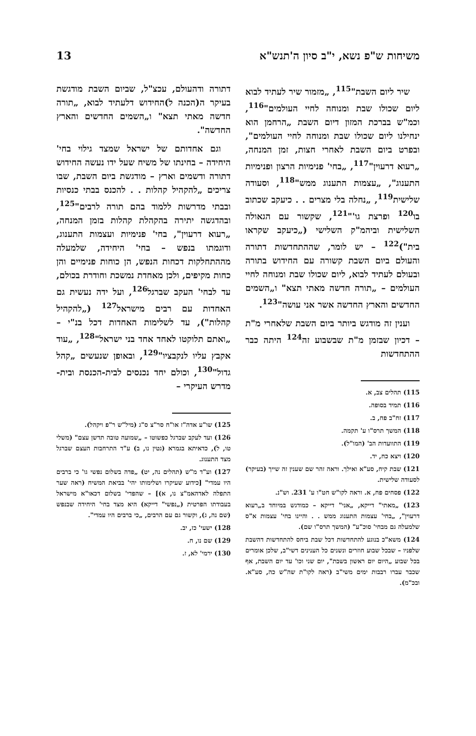משיחות ש"פ נשא, י"ב סיון ה'תנש"א 13
שיר ליום השבת"<sup>115</sup>, „מזמור שיר לעתיד לבוא ליום שכולו שבת ומנוחה לחיי העולמים"<sup>116</sup>, וכמ"ש בברכת המזון דיום השבת „הרחמן הוא ינחילנו ליום שכולו שבת ומנוחה לחיי העולמים", ובפרט ביום השבת לאחרי חצות, זמן המנחה, „רעוא דרעוין"<sup>117</sup>, „בחי' פנימיות הרצון ופנימיות התענוג", „עצמות התענוג ממש"<sup>118</sup>, וסעודה שלישית<sup>119</sup>, „נחלה בלי מצרים . . כיעקב שכתוב בו<sup>120</sup> ופרצת גו'"<sup>121</sup>, שקשור עם הגאולה השלישית וביהמ"ק השלישי („כיעקב שקראו בית")<sup>122</sup> – יש לומר, שההתחדשות דתורה והעולם ביום השבת קשורה עם החידוש בתורה ובעולם לעתיד לבוא, ליום שכולו שבת ומנוחה לחיי העולמים – „תורה חדשה מאתי תצא" ו„השמים החדשים והארץ החדשה אשר אני עושה"<sup>123</sup>.
וענין זה מודגש ביותר ביום השבת שלאחרי מ"ת – דכיון שבזמן מ"ת שבשבוע זה<sup>124</sup> היתה כבר ההתחדשות
115) תהלים צב, א.
116) תמיד בסופה.
117) זח"ב פח, ב.
118) המשך תרס"ו ע' תקמה.
119) התוועדות הב' (המו"ל).
120) ויצא כח, יד.
121) שבת קיח, סע"א ואילך. וראה זהר שם שענין זה שייך (בעיקר) לסעודה שלישית.
122) פסחים פח, א. וראה לקו"ש חט"ו ע' 231. וש"נ.
123) „מאתי" דייקא, „אני" דייקא – כמודגש במיוחד ב„רעוא דרעוין", „בחי' עצמות התענוג ממש . . והיינו בחי' עצמות א"ס שלמעלה גם מבחי' סוכ"ע" (המשך תרס"ו שם).
124) משא"כ בנוגע להתחדשות דכל שבת ביחס להתחדשות דהשבת שלפניו – שבכל שבוע חוזרים ונשנים כל הענינים דשי"ב, שלכן אומרים בכל שבוע „היום יום ראשון בשבת", יום שני וכו' עד יום השבת, אף שכבר עברו רבבות ימים משי"ב (ראה לקו"ת שה"ש כה, סע"א. ובכ"מ).
דתורה ודהעולם, עכצ"ל, שביום השבת מודגשת בעיקר ה(הכנה ל)החידוש דלעתיד לבוא, „תורה חדשה מאתי תצא" ו„השמים החדשים והארץ החדשה".
וגם אחדותם של ישראל שמצד גילוי בחי' היחידה – בחינתו של משיח שעל ידו נעשה החידוש דתורה ודשמים וארץ – מודגשת ביום השבת, שבו צריכים „להקהיל קהלות . . להכנס בבתי כנסיות ובבתי מדרשות ללמוד בהם תורה לרבים"<sup>125</sup>, ובהדגשה יתירה בהקהלת קהלות בזמן המנחה, „רעוא דרעוין", בחי' פנימיות ועצמות התענוג, ודוגמתו בנפש – בחי' היחידה, שלמעלה מההתחלקות דכחות הנפש, הן כוחות פנימיים והן כחות מקיפים, ולכן מאחדת נמשכת וחודרת בכולם, עד לבחי' העקב שברגל<sup>126</sup>, ועל ידה נעשית גם האחדות עם רבים מישראל<sup>127</sup> („להקהיל קהלות"), עד לשלימות האחדות דכל בנ"י – „ואתם תלוקטו לאחד אחד בני ישראל"<sup>128</sup>, „עוד אקבץ עליו לנקבציו"<sup>129</sup>, ובאופן שנעשים „קהל גדול"<sup>130</sup>, וכולם יחד נכנסים לבית-הכנסת ובית-מדרש העיקרי –
125) שו"ע אדה"ז או"ח סר"צ ס"ג (מיל"ש ר"פ ויקהל).
126) ועד לעקב שברגל כפשוטו – „שמועה טובה תדשן עצם" (משלי טו, ל), כדאיתא בגמרא (גטין נו, ב) ע"ד התרחבות העצם שברגל מצד התענוג.
127) וע"ד מ"ש (תהלים נה, יט) „פדה בשלום נפשי גו' כי ברבים היו עמדי" [כידוע שעיקרו ושלימותו יהי' בביאת המשיח (ראה שער התפלה לאדהאמ"צ נו, א)] – שהפדי' בשלום דכאו"א מישראל בעבודתו הפרטית („נפשי" דייקא) היא מצד בחי' היחידה שבנפש (שם נה, ג), וקשור גם עם הרבים, „כי ברבים היו עמדי".
128) ישעי' כז, יב.
129) שם נו, ח.
130) ירמי' לא, ז.